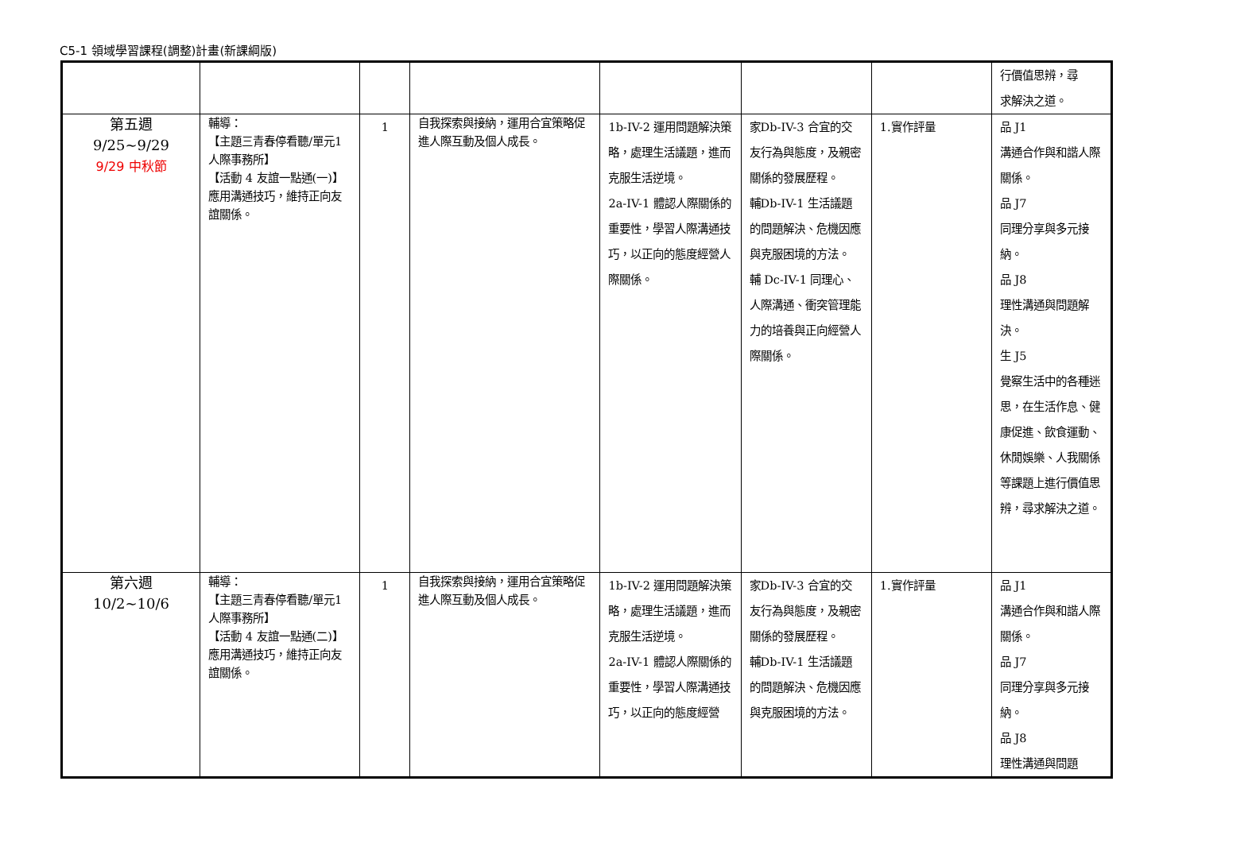C5-1 領域學習課程(調整)計畫(新課綱版)
| | | | | | | | 行價值思辨，尋 求解決之道。 |
| 第五週 9/25~9/29 9/29 中秋節 | 輔導： 【主題三青春停看聽/單元1人際事務所】 【活動 4 友誼一點通(一)】 應用溝通技巧，維持正向友誼關係。 | 1 | 自我探索與接納，運用合宜策略促進人際互動及個人成長。 | 1b-IV-2 運用問題解決策略，處理生活議題，進而克服生活逆境。 2a-IV-1 體認人際關係的重要性，學習人際溝通技巧，以正向的態度經營人際關係。 | 家Db-IV-3 合宜的交友行為與態度，及親密關係的發展歷程。 輔Db-IV-1 生活議題的問題解決、危機因應與克服困境的方法。 輔 Dc-IV-1 同理心、人際溝通、衝突管理能力的培養與正向經營人際關係。 | 1.實作評量 | 品 J1 溝通合作與和諧人際關係。 品 J7 同理分享與多元接納。 品 J8 理性溝通與問題解決。 生 J5 覺察生活中的各種迷思，在生活作息、健康促進、飲食運動、休閒娛樂、人我關係等課題上進行價值思辨，尋求解決之道。 |
| 第六週 10/2~10/6 | 輔導： 【主題三青春停看聽/單元1人際事務所】 【活動 4 友誼一點通(二)】 應用溝通技巧，維持正向友誼關係。 | 1 | 自我探索與接納，運用合宜策略促進人際互動及個人成長。 | 1b-IV-2 運用問題解決策略，處理生活議題，進而克服生活逆境。 2a-IV-1 體認人際關係的重要性，學習人際溝通技巧，以正向的態度經營 | 家Db-IV-3 合宜的交友行為與態度，及親密關係的發展歷程。 輔Db-IV-1 生活議題的問題解決、危機因應與克服困境的方法。 | 1.實作評量 | 品 J1 溝通合作與和諧人際關係。 品 J7 同理分享與多元接納。 品 J8 理性溝通與問題 |